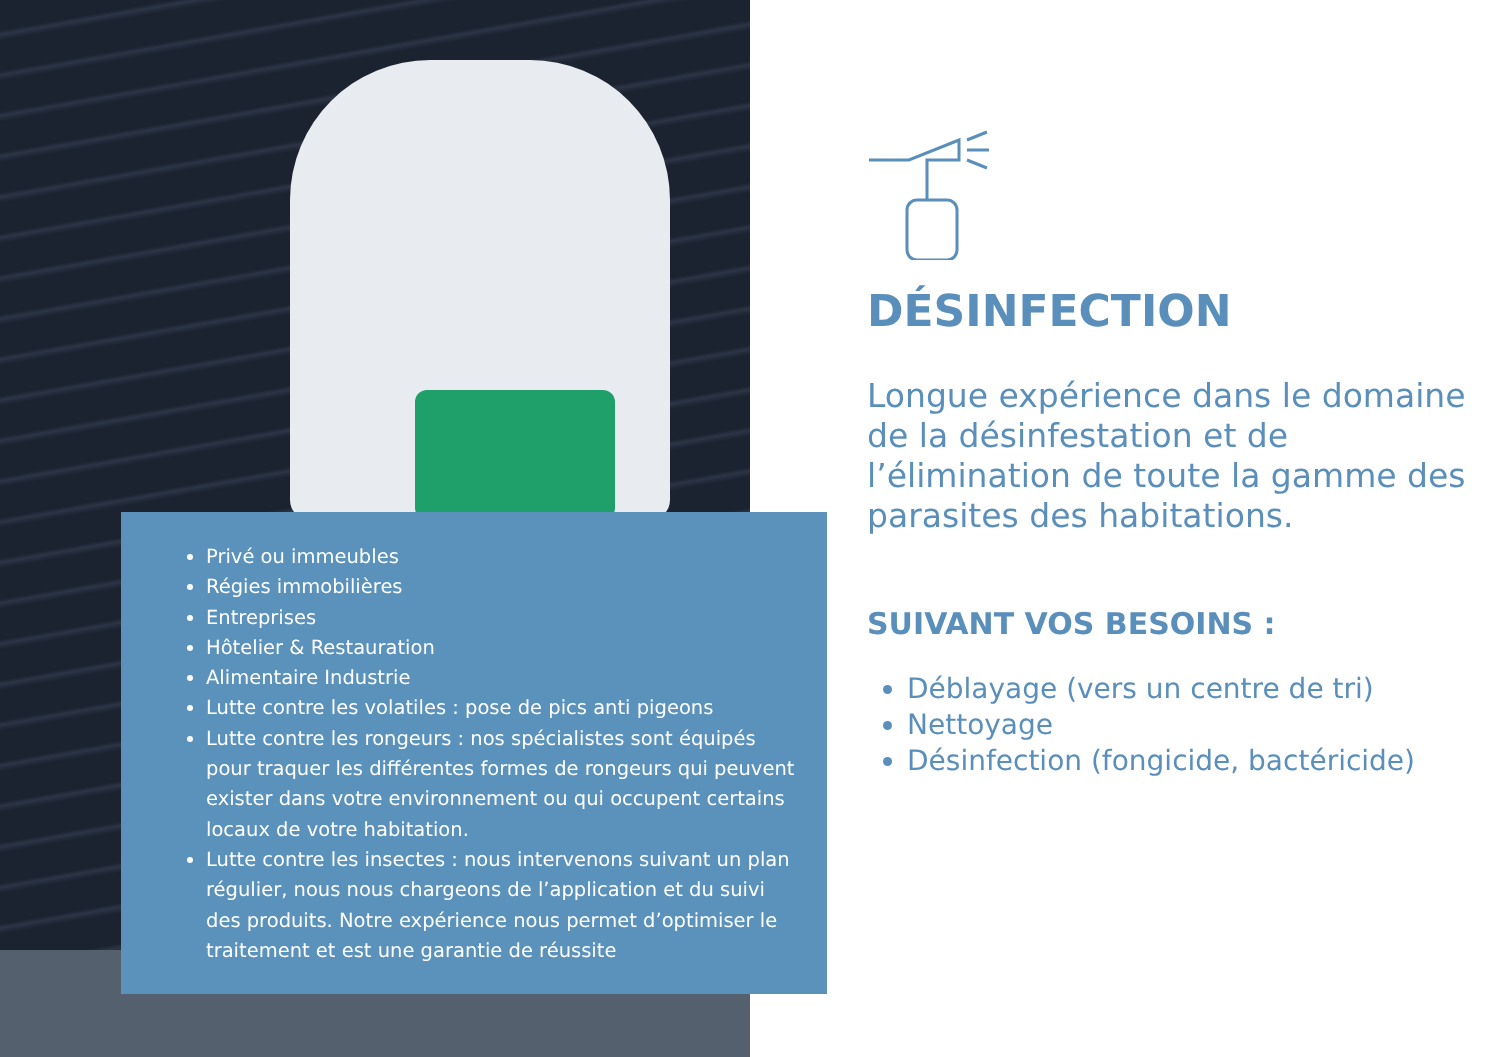Privé ou immeubles
Régies immobilières
Entreprises
Hôtelier & Restauration
Alimentaire Industrie
Lutte contre les volatiles : pose de pics anti pigeons
Lutte contre les rongeurs : nos spécialistes sont équipés pour traquer les différentes formes de rongeurs qui peuvent exister dans votre environnement ou qui occupent certains locaux de votre habitation.
Lutte contre les insectes : nous intervenons suivant un plan régulier, nous nous chargeons de l’application et du suivi des produits. Notre expérience nous permet d’optimiser le traitement et est une garantie de réussite
DÉSINFECTION
Longue expérience dans le domaine de la désinfestation et de l’élimination de toute la gamme des parasites des habitations.
SUIVANT VOS BESOINS :
Déblayage (vers un centre de tri)
Nettoyage
Désinfection (fongicide, bactéricide)